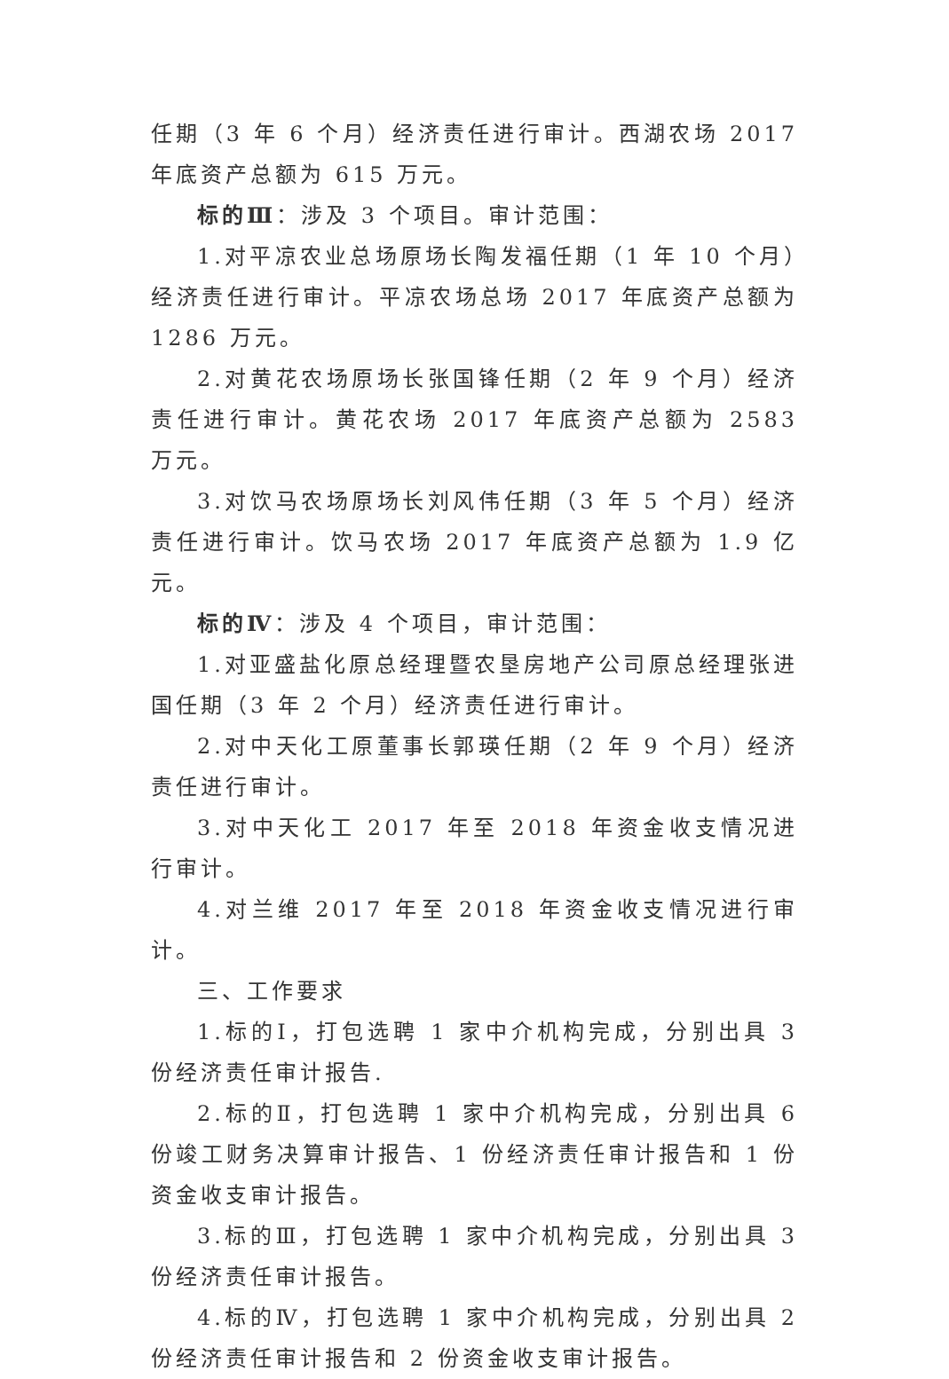任期（3 年 6 个月）经济责任进行审计。西湖农场 2017 年底资产总额为 615 万元。
标的Ⅲ：涉及 3 个项目。审计范围：
1.对平凉农业总场原场长陶发福任期（1 年 10 个月）经济责任进行审计。平凉农场总场 2017 年底资产总额为 1286 万元。
2.对黄花农场原场长张国锋任期（2 年 9 个月）经济责任进行审计。黄花农场 2017 年底资产总额为 2583 万元。
3.对饮马农场原场长刘风伟任期（3 年 5 个月）经济责任进行审计。饮马农场 2017 年底资产总额为 1.9 亿元。
标的Ⅳ：涉及 4 个项目，审计范围：
1.对亚盛盐化原总经理暨农垦房地产公司原总经理张进国任期（3 年 2 个月）经济责任进行审计。
2.对中天化工原董事长郭瑛任期（2 年 9 个月）经济责任进行审计。
3.对中天化工 2017 年至 2018 年资金收支情况进行审计。
4.对兰维 2017 年至 2018 年资金收支情况进行审计。
三、工作要求
1.标的Ⅰ，打包选聘 1 家中介机构完成，分别出具 3 份经济责任审计报告.
2.标的Ⅱ，打包选聘 1 家中介机构完成，分别出具 6 份竣工财务决算审计报告、1 份经济责任审计报告和 1 份资金收支审计报告。
3.标的Ⅲ，打包选聘 1 家中介机构完成，分别出具 3 份经济责任审计报告。
4.标的Ⅳ，打包选聘 1 家中介机构完成，分别出具 2 份经济责任审计报告和 2 份资金收支审计报告。